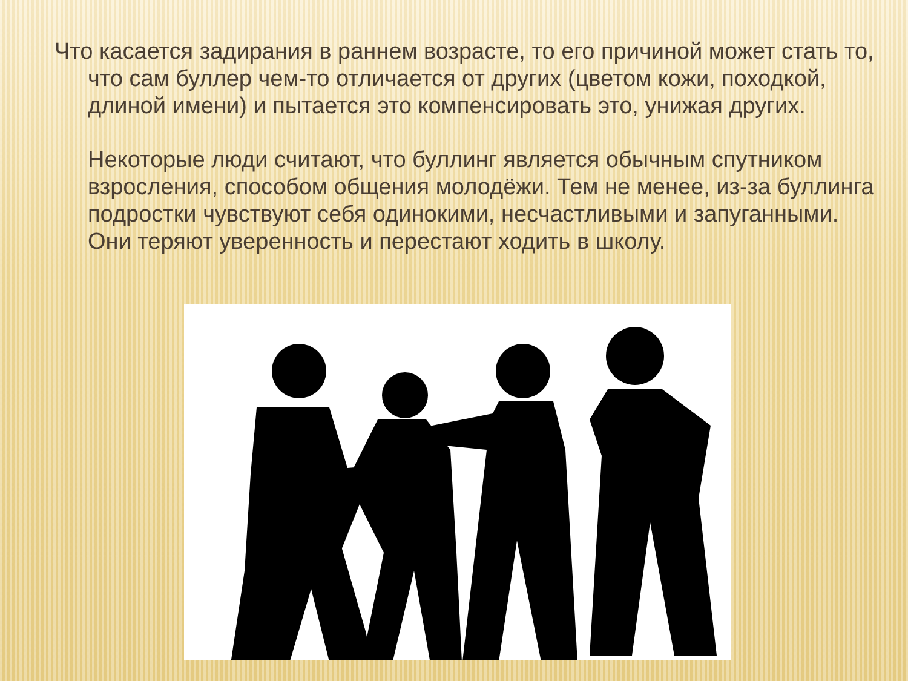Что касается задирания в раннем возрасте, то его причиной может стать то, что сам буллер чем-то отличается от других (цветом кожи, походкой, длиной имени) и пытается это компенсировать это, унижая других.
Некоторые люди считают, что буллинг является обычным спутником взросления, способом общения молодёжи. Тем не менее, из-за буллинга подростки чувствуют себя одинокими, несчастливыми и запуганными. Они теряют уверенность и перестают ходить в школу.